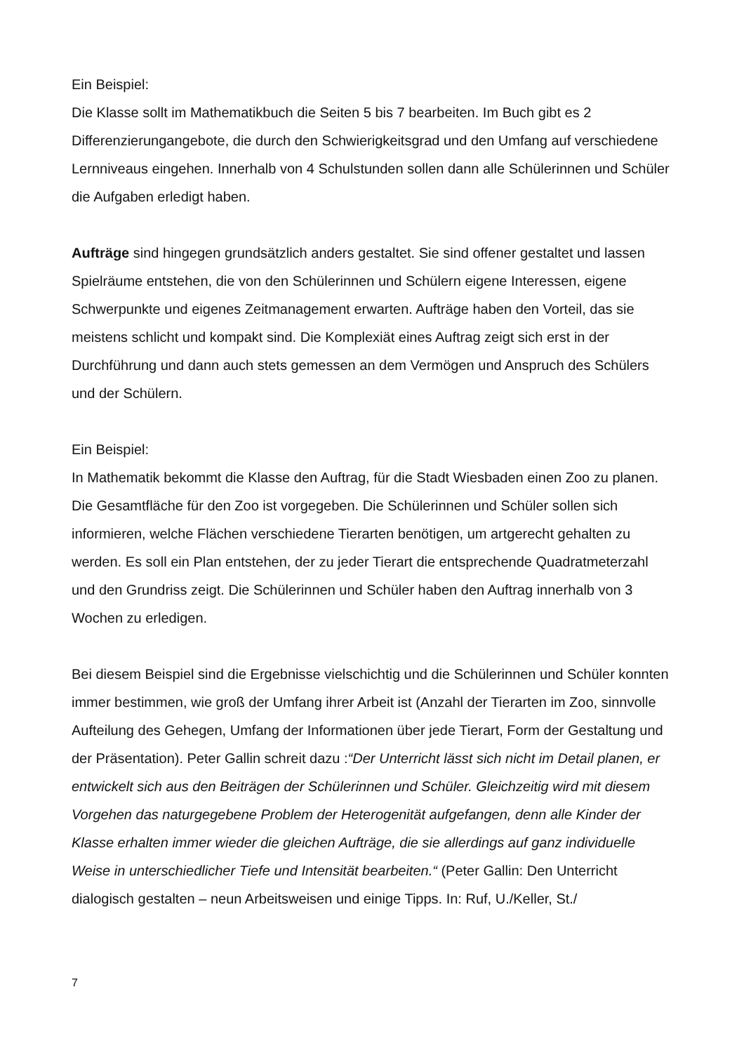Ein Beispiel:
Die Klasse sollt im Mathematikbuch die Seiten 5 bis 7 bearbeiten. Im Buch gibt es 2 Differenzierungangebote, die durch den Schwierigkeitsgrad und den Umfang auf verschiedene Lernniveaus eingehen. Innerhalb von 4 Schulstunden sollen dann alle Schülerinnen und Schüler die Aufgaben erledigt haben.
Aufträge sind hingegen grundsätzlich anders gestaltet. Sie sind offener gestaltet und lassen Spielräume entstehen, die von den Schülerinnen und Schülern eigene Interessen, eigene Schwerpunkte und eigenes Zeitmanagement erwarten. Aufträge haben den Vorteil, das sie meistens schlicht und kompakt sind. Die Komplexiät eines Auftrag zeigt sich erst in der Durchführung und dann auch stets gemessen an dem Vermögen und Anspruch des Schülers und der Schülern.
Ein Beispiel:
In Mathematik bekommt die Klasse den Auftrag, für die Stadt Wiesbaden einen Zoo zu planen. Die Gesamtfläche für den Zoo ist vorgegeben. Die Schülerinnen und Schüler sollen sich informieren, welche Flächen verschiedene Tierarten benötigen, um artgerecht gehalten zu werden. Es soll ein Plan entstehen, der zu jeder Tierart die entsprechende Quadratmeterzahl und den Grundriss zeigt. Die Schülerinnen und Schüler haben den Auftrag innerhalb von 3 Wochen zu erledigen.
Bei diesem Beispiel sind die Ergebnisse vielschichtig und die Schülerinnen und Schüler konnten immer bestimmen, wie groß der Umfang ihrer Arbeit ist (Anzahl der Tierarten im Zoo, sinnvolle Aufteilung des Gehegen, Umfang der Informationen über jede Tierart, Form der Gestaltung und der Präsentation). Peter Gallin schreit dazu :“Der Unterricht lässt sich nicht im Detail planen, er entwickelt sich aus den Beiträgen der Schülerinnen und Schüler. Gleichzeitig wird mit diesem Vorgehen das naturgegebene Problem der Heterogenität aufgefangen, denn alle Kinder der Klasse erhalten immer wieder die gleichen Aufträge, die sie allerdings auf ganz individuelle Weise in unterschiedlicher Tiefe und Intensität bearbeiten.“ (Peter Gallin: Den Unterricht dialogisch gestalten – neun Arbeitsweisen und einige Tipps. In: Ruf, U./Keller, St./
7